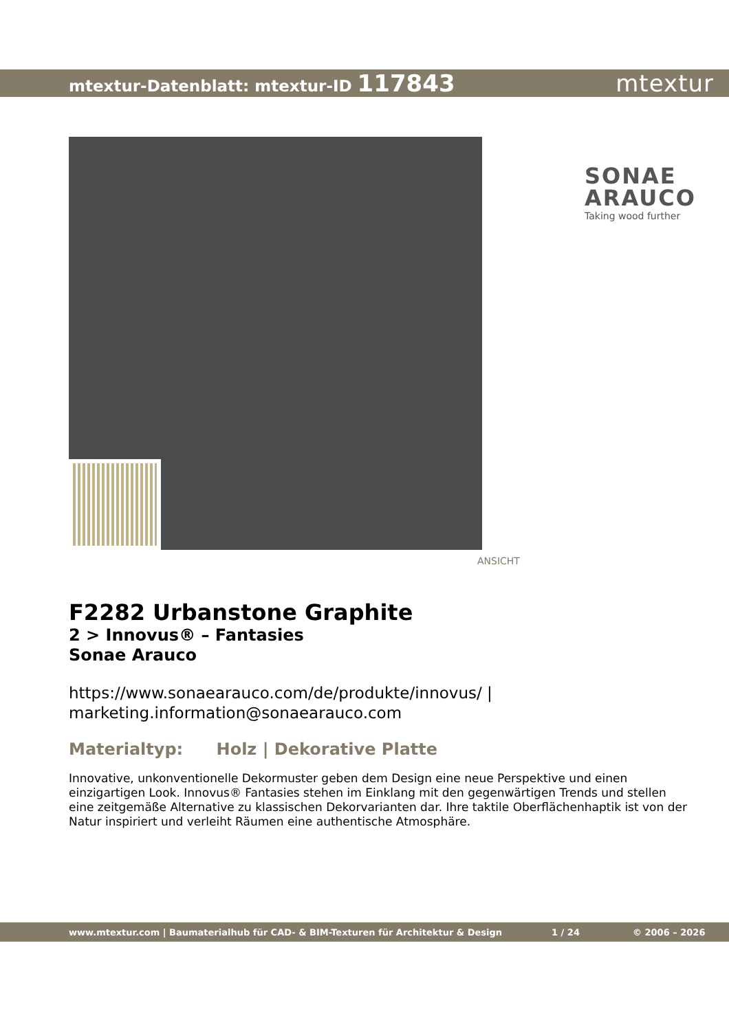mtextur-Datenblatt: mtextur-ID 117843
mtextur
SONAE
ARAUCO
Taking wood further
ANSICHT
F2282 Urbanstone Graphite
2 > Innovus® – Fantasies
Sonae Arauco
https://www.sonaearauco.com/de/produkte/innovus/ |
marketing.information@sonaearauco.com
Materialtyp: Holz | Dekorative Platte
Innovative, unkonventionelle Dekormuster geben dem Design eine neue Perspektive und einen einzigartigen Look. Innovus® Fantasies stehen im Einklang mit den gegenwärtigen Trends und stellen eine zeitgemäße Alternative zu klassischen Dekorvarianten dar. Ihre taktile Oberflächenhaptik ist von der Natur inspiriert und verleiht Räumen eine authentische Atmosphäre.
www.mtextur.com | Baumaterialhub für CAD- & BIM-Texturen für Architektur & Design 1 / 24 © 2006 – 2026